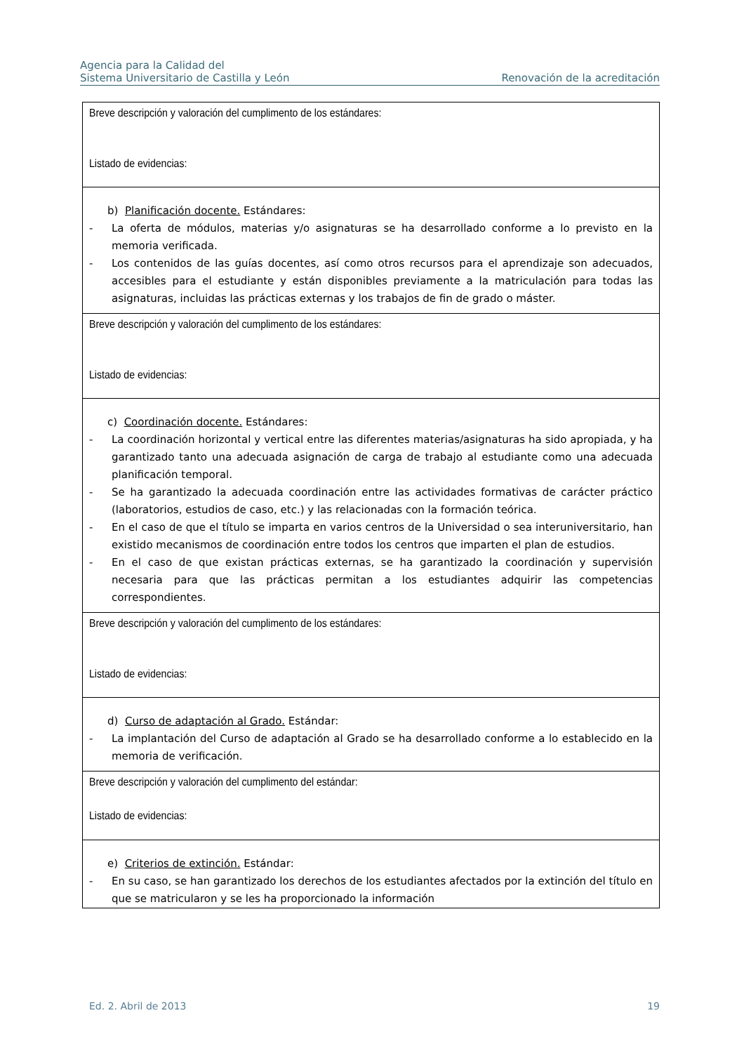Agencia para la Calidad del
Sistema Universitario de Castilla y León
Renovación de la acreditación
| Breve descripción y valoración del cumplimento de los estándares: Listado de evidencias: |
| b) Planificación docente. Estándares: - La oferta de módulos, materias y/o asignaturas se ha desarrollado conforme a lo previsto en la memoria verificada. - Los contenidos de las guías docentes, así como otros recursos para el aprendizaje son adecuados, accesibles para el estudiante y están disponibles previamente a la matriculación para todas las asignaturas, incluidas las prácticas externas y los trabajos de fin de grado o máster. |
| Breve descripción y valoración del cumplimento de los estándares: Listado de evidencias: |
| c) Coordinación docente. Estándares: - La coordinación horizontal y vertical entre las diferentes materias/asignaturas ha sido apropiada, y ha garantizado tanto una adecuada asignación de carga de trabajo al estudiante como una adecuada planificación temporal. - Se ha garantizado la adecuada coordinación entre las actividades formativas de carácter práctico (laboratorios, estudios de caso, etc.) y las relacionadas con la formación teórica. - En el caso de que el título se imparta en varios centros de la Universidad o sea interuniversitario, han existido mecanismos de coordinación entre todos los centros que imparten el plan de estudios. - En el caso de que existan prácticas externas, se ha garantizado la coordinación y supervisión necesaria para que las prácticas permitan a los estudiantes adquirir las competencias correspondientes. |
| Breve descripción y valoración del cumplimento de los estándares: Listado de evidencias: |
| d) Curso de adaptación al Grado. Estándar: - La implantación del Curso de adaptación al Grado se ha desarrollado conforme a lo establecido en la memoria de verificación. |
| Breve descripción y valoración del cumplimento del estándar: Listado de evidencias: |
| e) Criterios de extinción. Estándar: - En su caso, se han garantizado los derechos de los estudiantes afectados por la extinción del título en que se matricularon y se les ha proporcionado la información |
Ed. 2. Abril de 2013 19